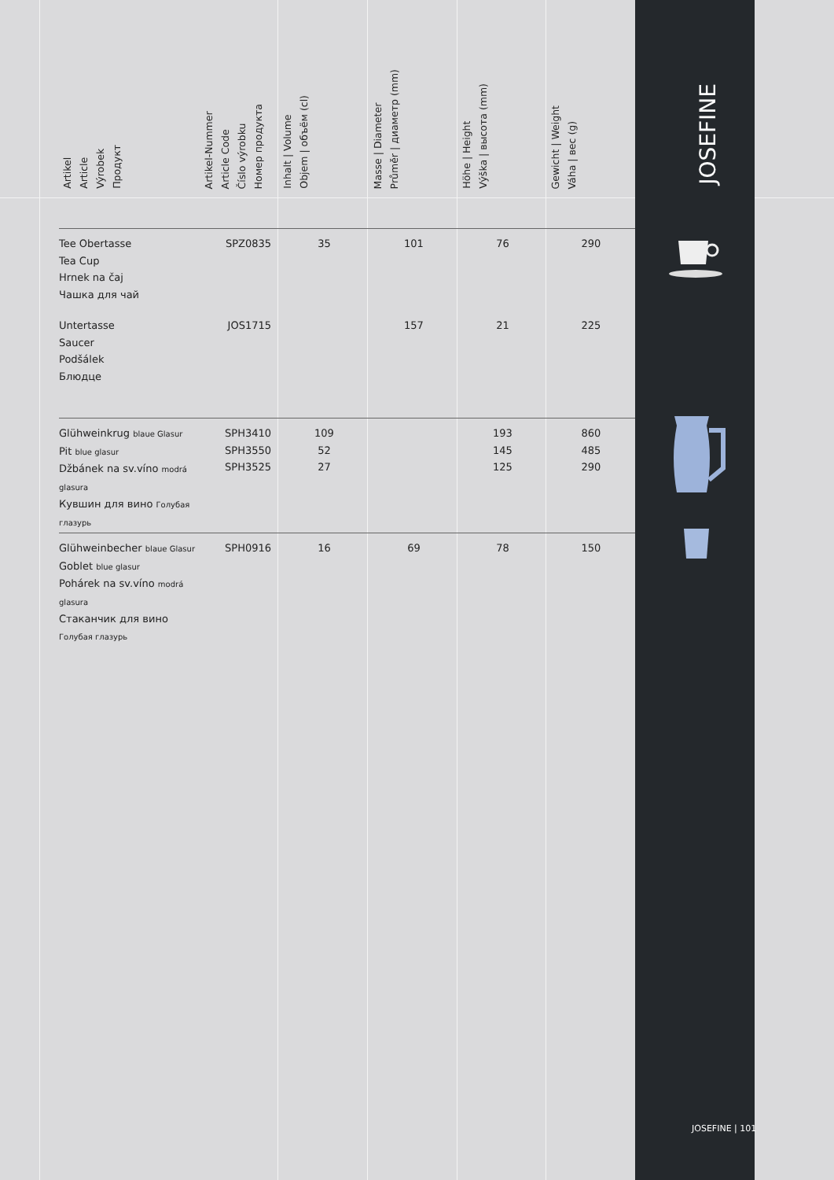JOSEFINE
| Artikel Article Výrobek Продукт | Artikel-Nummer Article Code Číslo výrobku Номер продукта | Inhalt / Volume Objem / объём (cl) | Masse / Diameter Průměr / диаметр (mm) | Höhe / Height Výška / высота (mm) | Gewicht / Weight Váha / вес (g) |
| --- | --- | --- | --- | --- | --- |
| Tee Obertasse Tea Cup Hrnek na čaj Чашка для чай | SPZ0835 | 35 | 101 | 76 | 290 |
| Untertasse Saucer Podšálek Блюдце | JOS1715 | | 157 | 21 | 225 |
| Glühweinkrug blaue Glasur Pit blue glasur Džbánek na sv.víno modrá glasura Кувшин для вино Голубая глазурь | SPH3410 SPH3550 SPH3525 | 109 52 27 | | 193 145 125 | 860 485 290 |
| Glühweinbecher blaue Glasur Goblet blue glasur Pohárek na sv.víno modrá glasura Стаканчик для вино Голубая глазурь | SPH0916 | 16 | 69 | 78 | 150 |
JOSEFINE | 101